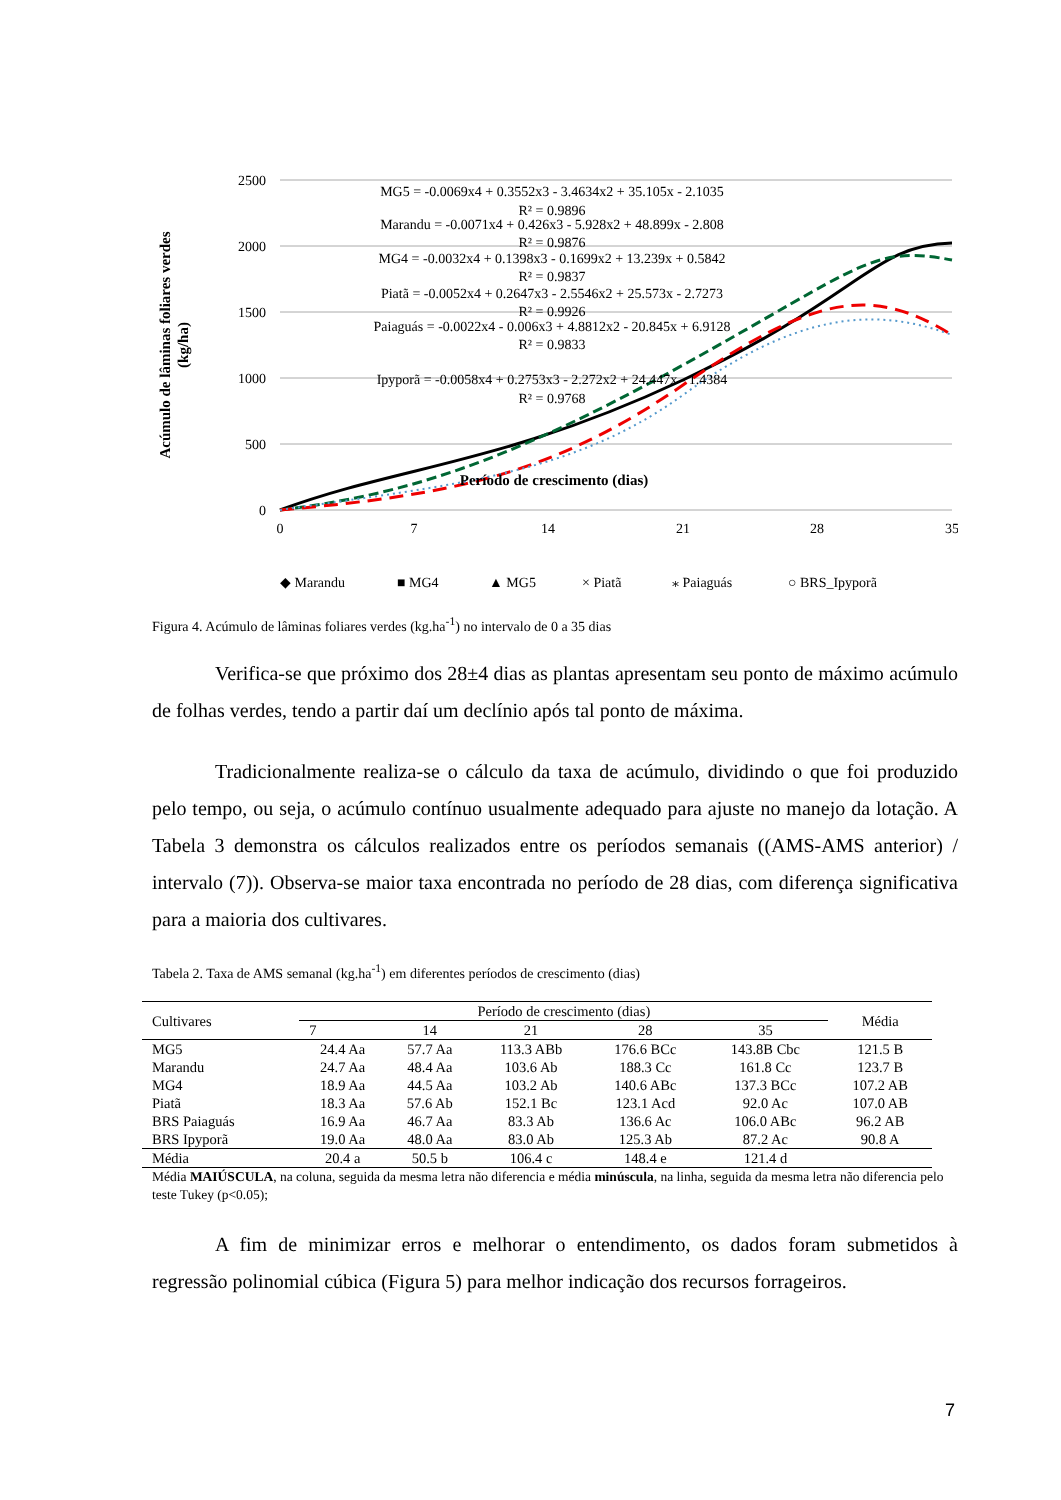2500
2000
1500
1000
500
0
0
7
14
21
28
35
Período de crescimento (dias)
Acúmulo de lâminas foliares verdes
(kg/ha)
MG5 = -0.0069x4 + 0.3552x3 - 3.4634x2 + 35.105x - 2.1035
R² = 0.9896
Marandu = -0.0071x4 + 0.426x3 - 5.928x2 + 48.899x - 2.808
R² = 0.9876
MG4 = -0.0032x4 + 0.1398x3 - 0.1699x2 + 13.239x + 0.5842
R² = 0.9837
Piatã = -0.0052x4 + 0.2647x3 - 2.5546x2 + 25.573x - 2.7273
R² = 0.9926
Paiaguás = -0.0022x4 - 0.006x3 + 4.8812x2 - 20.845x + 6.9128
R² = 0.9833
Ipyporã = -0.0058x4 + 0.2753x3 - 2.272x2 + 24.447x - 1.4384
R² = 0.9768
◆ Marandu
■ MG4
▲ MG5
× Piatã
⁎ Paiaguás
○ BRS_Ipyporã
Figura 4. Acúmulo de lâminas foliares verdes (kg.ha<sup>-1</sup>) no intervalo de 0 a 35 dias
Verifica-se que próximo dos 28±4 dias as plantas apresentam seu ponto de máximo acúmulo de folhas verdes, tendo a partir daí um declínio após tal ponto de máxima.
Tradicionalmente realiza-se o cálculo da taxa de acúmulo, dividindo o que foi produzido pelo tempo, ou seja, o acúmulo contínuo usualmente adequado para ajuste no manejo da lotação. A Tabela 3 demonstra os cálculos realizados entre os períodos semanais ((AMS-AMS anterior) / intervalo (7)). Observa-se maior taxa encontrada no período de 28 dias, com diferença significativa para a maioria dos cultivares.
Tabela 2. Taxa de AMS semanal (kg.ha<sup>-1</sup>) em diferentes períodos de crescimento (dias)
| Cultivares | Período de crescimento (dias) | | | | | Média |
| --- | --- | --- | --- | --- | --- | --- |
| | 7 | 14 | 21 | 28 | 35 | |
| MG5 | 24.4 Aa | 57.7 Aa | 113.3 ABb | 176.6 BCc | 143.8B Cbc | 121.5 B |
| Marandu | 24.7 Aa | 48.4 Aa | 103.6 Ab | 188.3 Cc | 161.8 Cc | 123.7 B |
| MG4 | 18.9 Aa | 44.5 Aa | 103.2 Ab | 140.6 ABc | 137.3 BCc | 107.2 AB |
| Piatã | 18.3 Aa | 57.6 Ab | 152.1 Bc | 123.1 Acd | 92.0 Ac | 107.0 AB |
| BRS Paiaguás | 16.9 Aa | 46.7 Aa | 83.3 Ab | 136.6 Ac | 106.0 ABc | 96.2 AB |
| BRS Ipyporã | 19.0 Aa | 48.0 Aa | 83.0 Ab | 125.3 Ab | 87.2 Ac | 90.8 A |
| Média | 20.4 a | 50.5 b | 106.4 c | 148.4 e | 121.4 d | |
Média MAIÚSCULA, na coluna, seguida da mesma letra não diferencia e média minúscula, na linha, seguida da mesma letra não diferencia pelo teste Tukey (p<0.05);
A fim de minimizar erros e melhorar o entendimento, os dados foram submetidos à regressão polinomial cúbica (Figura 5) para melhor indicação dos recursos forrageiros.
7